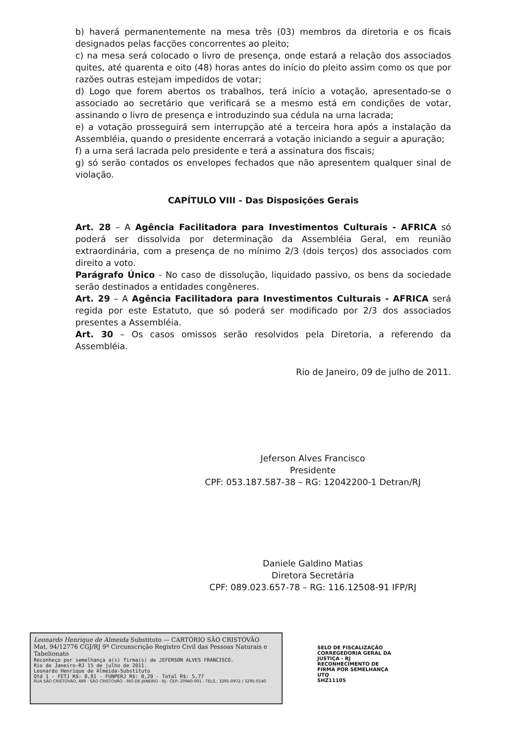b) haverá permanentemente na mesa três (03) membros da diretoria e os ficais designados pelas facções concorrentes ao pleito;
c) na mesa será colocado o livro de presença, onde estará a relação dos associados quites, até quarenta e oito (48) horas antes do início do pleito assim como os que por razões outras estejam impedidos de votar;
d) Logo que forem abertos os trabalhos, terá início a votação, apresentado-se o associado ao secretário que verificará se a mesmo está em condições de votar, assinando o livro de presença e introduzindo sua cédula na urna lacrada;
e) a votação prosseguirá sem interrupção até a terceira hora após a instalação da Assembléia, quando o presidente encerrará a votação iniciando a seguir a apuração;
f) a urna será lacrada pelo presidente e terá a assinatura dos fiscais;
g) só serão contados os envelopes fechados que não apresentem qualquer sinal de violação.
CAPÍTULO VIII - Das Disposições Gerais
Art. 28 – A Agência Facilitadora para Investimentos Culturais - AFRICA só poderá ser dissolvida por determinação da Assembléia Geral, em reunião extraordinária, com a presença de no mínimo 2/3 (dois terços) dos associados com direito a voto.
Parágrafo Único - No caso de dissolução, liquidado passivo, os bens da sociedade serão destinados a entidades congêneres.
Art. 29 – A Agência Facilitadora para Investimentos Culturais - AFRICA será regida por este Estatuto, que só poderá ser modificado por 2/3 dos associados presentes a Assembléia.
Art. 30 – Os casos omissos serão resolvidos pela Diretoria, a referendo da Assembléia.
Rio de Janeiro, 09 de julho de 2011.
Jeferson Alves Francisco
Presidente
CPF: 053.187.587-38 – RG: 12042200-1 Detran/RJ
Daniele Galdino Matias
Diretora Secretária
CPF: 089.023.657-78 – RG: 116.12508-91 IFP/RJ
Leonardo Henrique de Almeida Substituto — CARTÓRIO SÃO CRISTÓVÃO
Mat. 94/12776 CGJ/RJ 9ª Circunscrição Registro Civil das Pessoas Naturais e Tabelionato
Reconheço por semelhança a(s) firma(s) de JEFERSON ALVES FRANCISCO.
Rio de Janeiro-RJ 15 de julho de 2011.
Leonardo Henrique de Almeida-Substituto
Qtd 1 - FETJ R$: 0,81 - FUNPERJ R$: 0,20 - Total R$: 5,77
RUA SÃO CRISTOVÃO, 489 - SÃO CRISTOVÃO - RIO DE JANEIRO - RJ - CEP: 20940-001 - TELS.: 3295-0972 / 3295-0140
SELO DE FISCALIZAÇÃO
CORREGEDORIA GERAL DA JUSTIÇA - RJ
RECONHECIMENTO DE FIRMA POR SEMELHANÇA
UTQ
SHZ11105